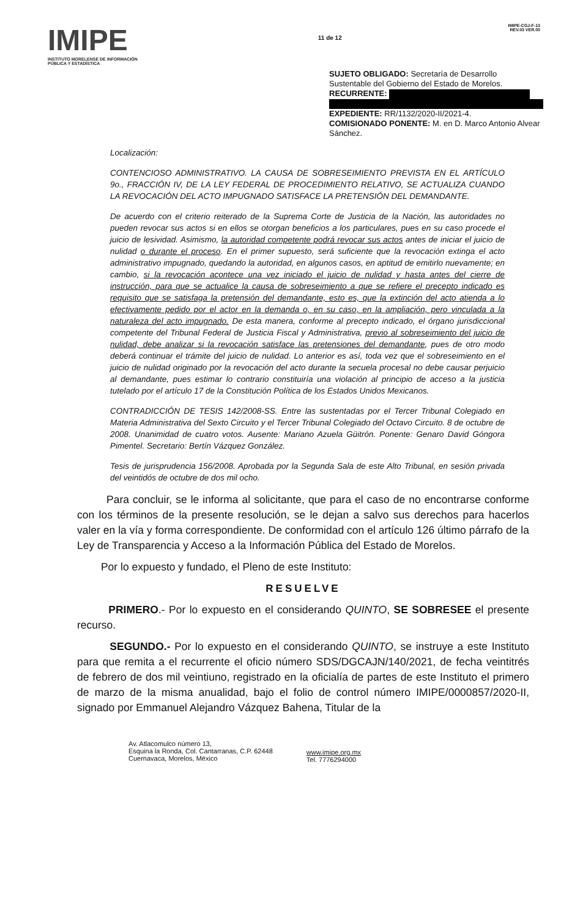IMIPE
INSTITUTO MORELENSE DE INFORMACIÓN PÚBLICA Y ESTADÍSTICA
11 de 12
IMIPE-CGJ-F-13
REV.03 VER.00
SUJETO OBLIGADO: Secretaría de Desarrollo Sustentable del Gobierno del Estado de Morelos.
RECURRENTE:
EXPEDIENTE: RR/1132/2020-II/2021-4.
COMISIONADO PONENTE: M. en D. Marco Antonio Alvear Sánchez.
Localización:
CONTENCIOSO ADMINISTRATIVO. LA CAUSA DE SOBRESEIMIENTO PREVISTA EN EL ARTÍCULO 9o., FRACCIÓN IV, DE LA LEY FEDERAL DE PROCEDIMIENTO RELATIVO, SE ACTUALIZA CUANDO LA REVOCACIÓN DEL ACTO IMPUGNADO SATISFACE LA PRETENSIÓN DEL DEMANDANTE.
De acuerdo con el criterio reiterado de la Suprema Corte de Justicia de la Nación, las autoridades no pueden revocar sus actos si en ellos se otorgan beneficios a los particulares, pues en su caso procede el juicio de lesividad. Asimismo, la autoridad competente podrá revocar sus actos antes de iniciar el juicio de nulidad o durante el proceso. En el primer supuesto, será suficiente que la revocación extinga el acto administrativo impugnado, quedando la autoridad, en algunos casos, en aptitud de emitirlo nuevamente; en cambio, si la revocación acontece una vez iniciado el juicio de nulidad y hasta antes del cierre de instrucción, para que se actualice la causa de sobreseimiento a que se refiere el precepto indicado es requisito que se satisfaga la pretensión del demandante, esto es, que la extinción del acto atienda a lo efectivamente pedido por el actor en la demanda o, en su caso, en la ampliación, pero vinculada a la naturaleza del acto impugnado. De esta manera, conforme al precepto indicado, el órgano jurisdiccional competente del Tribunal Federal de Justicia Fiscal y Administrativa, previo al sobreseimiento del juicio de nulidad, debe analizar si la revocación satisface las pretensiones del demandante, pues de otro modo deberá continuar el trámite del juicio de nulidad. Lo anterior es así, toda vez que el sobreseimiento en el juicio de nulidad originado por la revocación del acto durante la secuela procesal no debe causar perjuicio al demandante, pues estimar lo contrario constituiría una violación al principio de acceso a la justicia tutelado por el artículo 17 de la Constitución Política de los Estados Unidos Mexicanos.
CONTRADICCIÓN DE TESIS 142/2008-SS. Entre las sustentadas por el Tercer Tribunal Colegiado en Materia Administrativa del Sexto Circuito y el Tercer Tribunal Colegiado del Octavo Circuito. 8 de octubre de 2008. Unanimidad de cuatro votos. Ausente: Mariano Azuela Güitrón. Ponente: Genaro David Góngora Pimentel. Secretario: Bertín Vázquez González.
Tesis de jurisprudencia 156/2008. Aprobada por la Segunda Sala de este Alto Tribunal, en sesión privada del veintidós de octubre de dos mil ocho.
Para concluir, se le informa al solicitante, que para el caso de no encontrarse conforme con los términos de la presente resolución, se le dejan a salvo sus derechos para hacerlos valer en la vía y forma correspondiente. De conformidad con el artículo 126 último párrafo de la Ley de Transparencia y Acceso a la Información Pública del Estado de Morelos.
Por lo expuesto y fundado, el Pleno de este Instituto:
RESUELVE
PRIMERO.- Por lo expuesto en el considerando QUINTO, SE SOBRESEE el presente recurso.
SEGUNDO.- Por lo expuesto en el considerando QUINTO, se instruye a este Instituto para que remita a el recurrente el oficio número SDS/DGCAJN/140/2021, de fecha veintitrés de febrero de dos mil veintiuno, registrado en la oficialía de partes de este Instituto el primero de marzo de la misma anualidad, bajo el folio de control número IMIPE/0000857/2020-II, signado por Emmanuel Alejandro Vázquez Bahena, Titular de la
Av. Atlacomulco número 13,
Esquina la Ronda, Col. Cantarranas, C.P. 62448
Cuernavaca, Morelos, México
www.imipe.org.mx
Tel. 7776294000